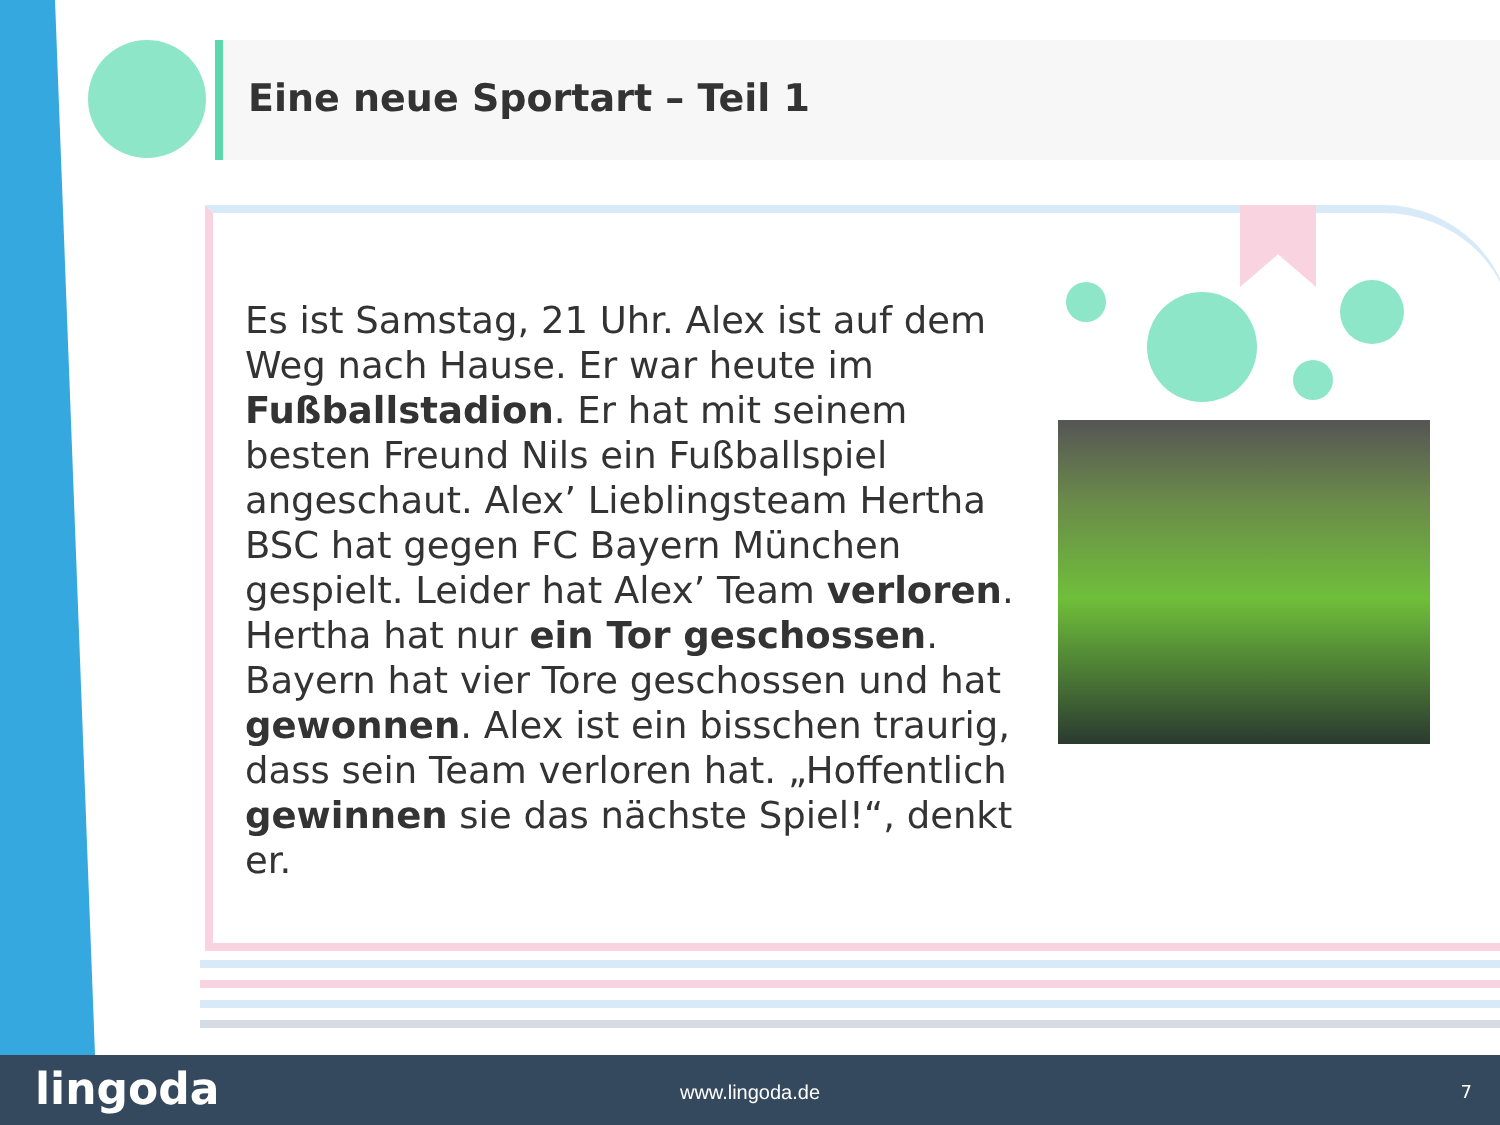Eine neue Sportart – Teil 1
Es ist Samstag, 21 Uhr. Alex ist auf dem Weg nach Hause. Er war heute im Fußballstadion. Er hat mit seinem besten Freund Nils ein Fußballspiel angeschaut. Alex’ Lieblingsteam Hertha BSC hat gegen FC Bayern München gespielt. Leider hat Alex’ Team verloren. Hertha hat nur ein Tor geschossen. Bayern hat vier Tore geschossen und hat gewonnen. Alex ist ein bisschen traurig, dass sein Team verloren hat. „Hoffentlich gewinnen sie das nächste Spiel!“, denkt er.
lingoda
www.lingoda.de 7